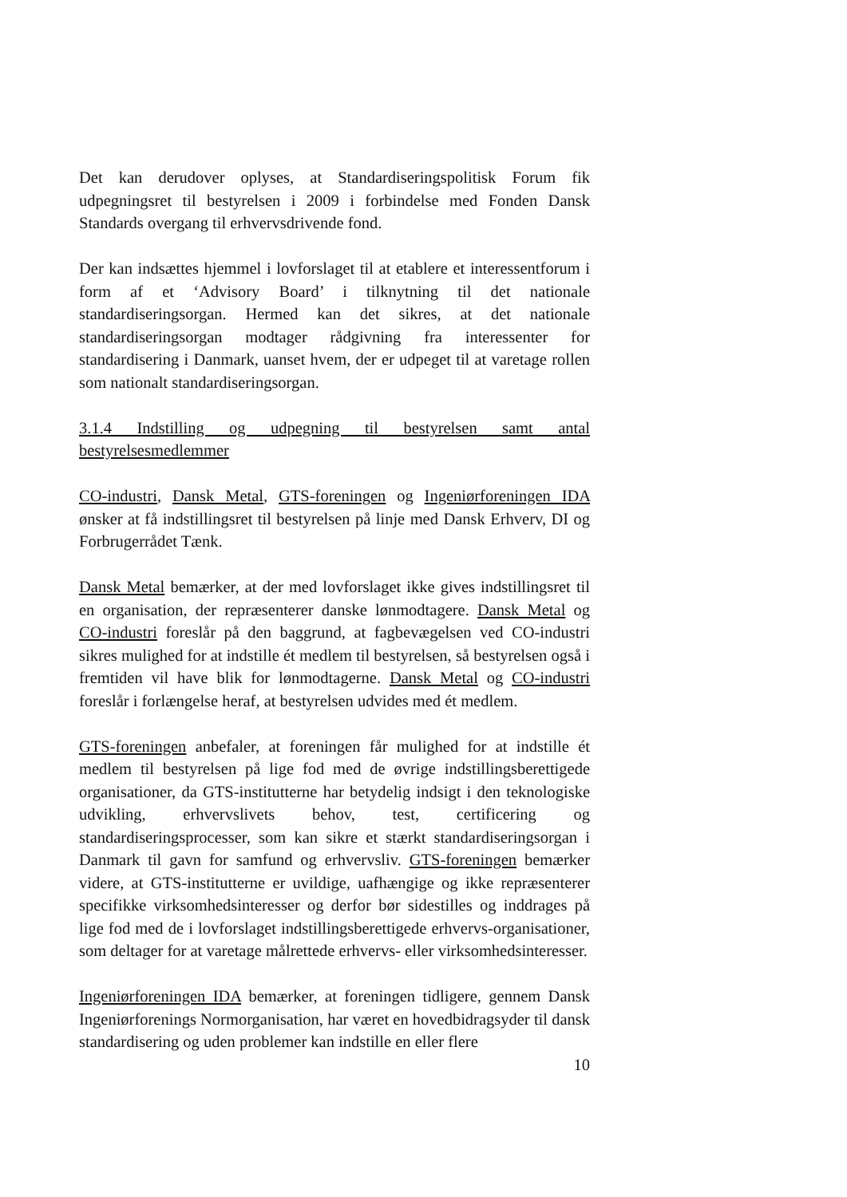Det kan derudover oplyses, at Standardiseringspolitisk Forum fik udpegningsret til bestyrelsen i 2009 i forbindelse med Fonden Dansk Standards overgang til erhvervsdrivende fond.
Der kan indsættes hjemmel i lovforslaget til at etablere et interessentforum i form af et ‘Advisory Board’ i tilknytning til det nationale standardiseringsorgan. Hermed kan det sikres, at det nationale standardiseringsorgan modtager rådgivning fra interessenter for standardisering i Danmark, uanset hvem, der er udpeget til at varetage rollen som nationalt standardiseringsorgan.
3.1.4 Indstilling og udpegning til bestyrelsen samt antal bestyrelsesmedlemmer
CO-industri, Dansk Metal, GTS-foreningen og Ingeniørforeningen IDA ønsker at få indstillingsret til bestyrelsen på linje med Dansk Erhverv, DI og Forbrugerrådet Tænk.
Dansk Metal bemærker, at der med lovforslaget ikke gives indstillingsret til en organisation, der repræsenterer danske lønmodtagere. Dansk Metal og CO-industri foreslår på den baggrund, at fagbevægelsen ved CO-industri sikres mulighed for at indstille ét medlem til bestyrelsen, så bestyrelsen også i fremtiden vil have blik for lønmodtagerne. Dansk Metal og CO-industri foreslår i forlængelse heraf, at bestyrelsen udvides med ét medlem.
GTS-foreningen anbefaler, at foreningen får mulighed for at indstille ét medlem til bestyrelsen på lige fod med de øvrige indstillingsberettigede organisationer, da GTS-institutterne har betydelig indsigt i den teknologiske udvikling, erhvervslivets behov, test, certificering og standardiseringsprocesser, som kan sikre et stærkt standardiseringsorgan i Danmark til gavn for samfund og erhvervsliv. GTS-foreningen bemærker videre, at GTS-institutterne er uvildige, uafhængige og ikke repræsenterer specifikke virksomhedsinteresser og derfor bør sidestilles og inddrages på lige fod med de i lovforslaget indstillingsberettigede erhvervs-organisationer, som deltager for at varetage målrettede erhvervs- eller virksomhedsinteresser.
Ingeniørforeningen IDA bemærker, at foreningen tidligere, gennem Dansk Ingeniørforenings Normorganisation, har været en hovedbidragsyder til dansk standardisering og uden problemer kan indstille en eller flere
10